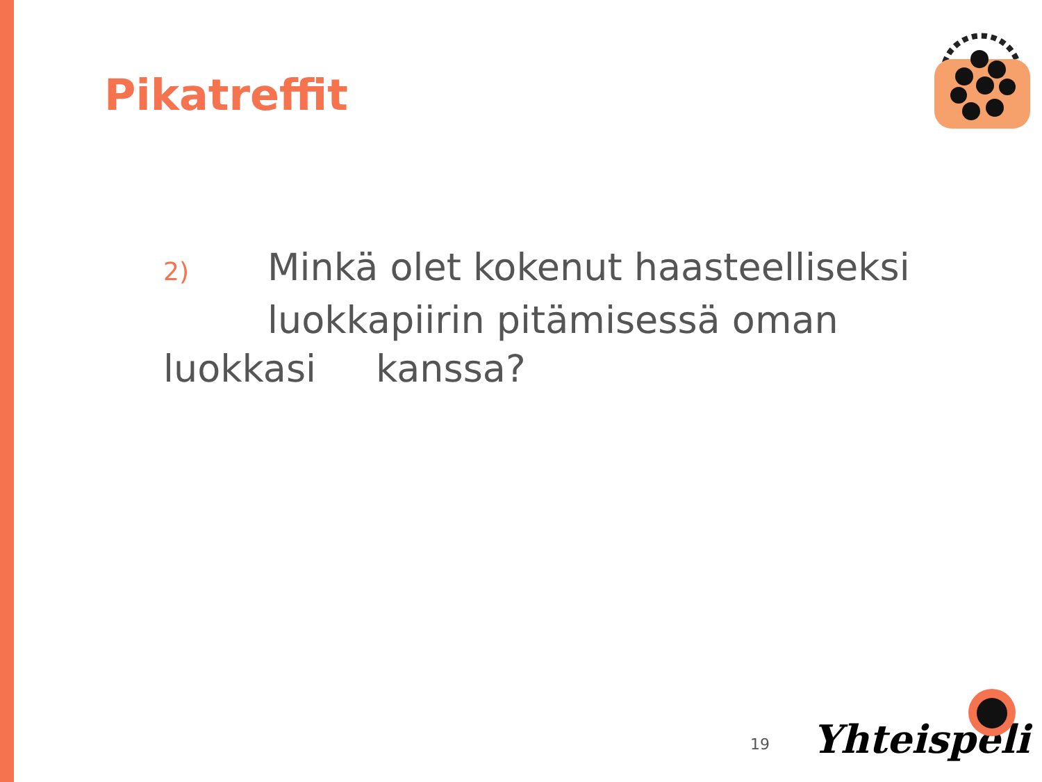Pikatreffit
2) Minkä olet kokenut haasteelliseksi
luokkapiirin pitämisessä oman
luokkasi kanssa?
19 Yhteispeli